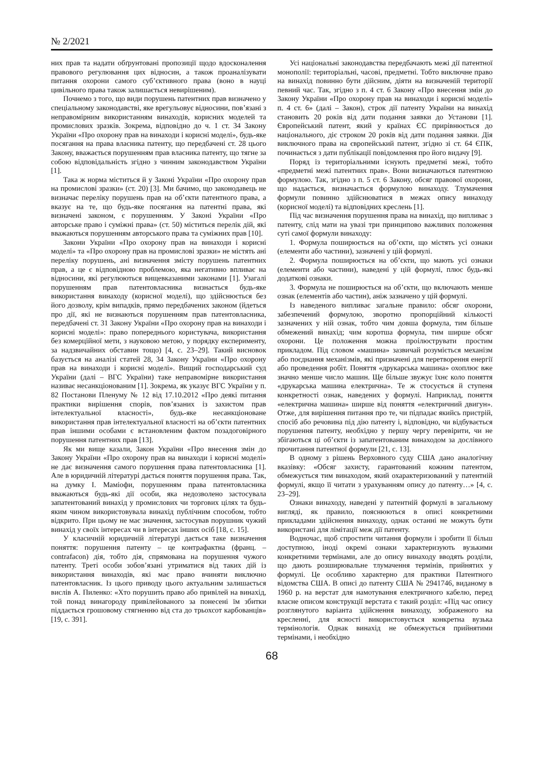№ 2/2021
них прав та надати обґрунтовані пропозиції щодо вдосконалення правового регулювання цих відносин, а також проаналізувати питання охорони самого суб’єктивного права (воно в науці цивільного права також залишається невирішеним).
Почнемо з того, що види порушень патентних прав визначено у спеціальному законодавстві, яке врегульовує відносини, пов’язані з неправомірним використанням винаходів, корисних моделей та промислових зразків. Зокрема, відповідно до ч. 1 ст. 34 Закону України «Про охорону прав на винаходи і корисні моделі», будь-яке посягання на права власника патенту, що передбачені ст. 28 цього Закону, вважається порушенням прав власника патенту, що тягне за собою відповідальність згідно з чинним законодавством України [1].
Така ж норма міститься й у Законі України «Про охорону прав на промислові зразки» (ст. 20) [3]. Ми бачимо, що законодавець не визначає переліку порушень прав на об’єкти патентного права, а вказує на те, що будь-яке посягання на патентні права, які визначені законом, є порушенням. У Законі України «Про авторське право і суміжні права» (ст. 50) міститься перелік дій, які вважаються порушенням авторського права та суміжних прав [10].
Закони України «Про охорону прав на винаходи і корисні моделі» та «Про охорону прав на промислові зразки» не містять ані переліку порушень, ані визначення змісту порушень патентних прав, а це є відповідною проблемою, яка негативно впливає на відносини, які регулюються вищевказаними законами [1]. Узагалі порушенням прав патентовласника визнається будь-яке використання винаходу (корисної моделі), що здійснюється без його дозволу, крім випадків, прямо передбачених законом (йдеться про дії, які не визнаються порушенням прав патентовласника, передбачені ст. 31 Закону України «Про охорону прав на винаходи і корисні моделі»: право попереднього користувача, використання без комерційної мети, з науковою метою, у порядку експерименту, за надзвичайних обставин тощо) [4, с. 23–29]. Такий висновок базується на аналізі статей 28, 34 Закону України «Про охорону прав на винаходи і корисні моделі». Вищий господарський суд України (далі – ВГС України) таке неправомірне використання називає несанкціонованим [1]. Зокрема, як указує ВГС України у п. 82 Постанови Пленуму № 12 від 17.10.2012 «Про деякі питання практики вирішення спорів, пов’язаних із захистом прав інтелектуальної власності», будь-яке несанкціоноване використання прав інтелектуальної власності на об’єкти патентних прав іншими особами є встановленим фактом позадоговірного порушення патентних прав [13].
Як ми вище казали, Закон України «Про внесення змін до Закону України «Про охорону прав на винаходи і корисні моделі» не дає визначення самого порушення права патентовласника [1]. Але в юридичній літературі дається поняття порушення права. Так, на думку І. Мамiофи, порушенням права патентовласника вважаються будь-які дії особи, яка недозволено застосувала запатентований винахід у промислових чи торгових цілях та будь-яким чином використовувала винахід публічним способом, тобто відкрито. При цьому не має значення, застосував порушник чужий винахід у своїх інтересах чи в інтересах інших осіб [18, с. 15].
У класичній юридичній літературі дається таке визначення поняття: порушення патенту – це контрафактна (франц. – contrafacon) дія, тобто дія, спрямована на порушення чужого патенту. Треті особи зобов’язані утриматися від таких дій із використання винаходів, які має право вчиняти виключно патентовласник. Із цього приводу цього актуальним залишається вислів А. Пиленко: «Хто порушить право або привілей на винахід, той понад винагороду привілейованого за понесені їм збитки піддається грошовому стягненню від ста до трьохсот карбованців» [19, с. 391].
Усі національні законодавства передбачають межі дії патентної монополії: територіальні, часові, предметні. Тобто виключне право на винахід повинно бути дійсним, діяти на визначеній території певний час. Так, згідно з п. 4 ст. 6 Закону «Про внесення змін до Закону України «Про охорону прав на винаходи і корисні моделі» п. 4 ст. 6» (далі – Закон), строк дії патенту України на винахід становить 20 років від дати подання заявки до Установи [1]. Європейський патент, який у країнах ЄС прирівнюється до національного, діє строком 20 років від дати подання заявки. Дія виключного права на європейський патент, згідно зі ст. 64 ЄПК, починається з дати публікації повідомлення про його видачу [9].
Поряд із територіальними існують предметні межі, тобто «предметні межі патентних прав». Вони визначаються патентною формулою. Так, згідно з п. 5 ст. 6 Закону, обсяг правової охорони, що надається, визначається формулою винаходу. Тлумачення формули повинно здійснюватися в межах опису винаходу (корисної моделі) та відповідних креслень [1].
Під час визначення порушення права на винахід, що випливає з патенту, слід мати на увазі три принципово важливих положення суті самої формули винаходу:
1. Формула поширюється на об’єкти, що містять усі ознаки (елементи або частини), зазначені у цій формулі.
2. Формула поширюється на об’єкти, що мають усі ознаки (елементи або частини), наведені у цій формулі, плюс будь-які додаткові ознаки.
3. Формула не поширюється на об’єкти, що включають менше ознак (елементів або частин), аніж зазначено у цій формулі.
Із наведеного випливає загальне правило: обсяг охорони, забезпечений формулою, зворотно пропорційний кількості зазначених у ній ознак, тобто чим довша формула, тим більше обмежений винахід; чим коротша формула, тим ширше обсяг охорони. Це положення можна проілюструвати простим прикладом. Під словом «машина» зазвичай розуміється механізм або поєднання механізмів, які призначені для перетворення енергії або проведення робіт. Поняття «друкарська машина» охоплює вже значно менше число машин. Ще більше звужує їхнє коло поняття «друкарська машина електрична». Те ж стосується й ступеня конкретності ознак, наведених у формулі. Наприклад, поняття «електрична машина» ширше від поняття «електричний двигун». Отже, для вирішення питання про те, чи підпадає якийсь пристрій, спосіб або речовина під дію патенту і, відповідно, чи відбувається порушення патенту, необхідно у першу чергу перевірити, чи не збігаються ці об’єкти із запатентованим винаходом за дослівного прочитання патентної формули [21, с. 13].
В одному з рішень Верховного суду США дано аналогічну вказівку: «Обсяг захисту, гарантований кожним патентом, обмежується тим винаходом, який охарактеризований у патентній формулі, якщо її читати з урахуванням опису до патенту…» [4, с. 23–29].
Ознаки винаходу, наведені у патентній формулі в загальному вигляді, як правило, пояснюються в описі конкретними прикладами здійснення винаходу, однак останні не можуть бути використані для лімітації меж дії патенту.
Водночас, щоб спростити читання формули і зробити її більш доступною, іноді окремі ознаки характеризують вузькими конкретними термінами, але до опису винаходу вводять розділи, що дають розширювальне тлумачення термінів, прийнятих у формулі. Це особливо характерно для практики Патентного відомства США. В описі до патенту США № 2941746, виданому в 1960 р. на верстат для намотування електричного кабелю, перед власне описом конструкції верстата є такий розділ: «Під час опису розглянутого варіанта здійснення винаходу, зображеного на кресленні, для ясності використовується конкретна вузька термінологія. Однак винахід не обмежується прийнятими термінами, і необхідно
68